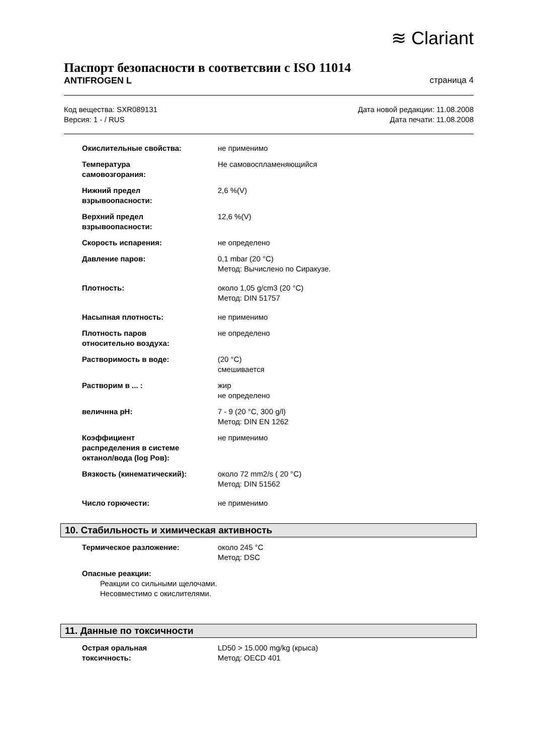≋ Clariant
Паспорт безопасности в соответсвии с ISO 11014
ANTIFROGEN L страница 4
Код вещества: SXR089131
Версия: 1 - / RUS
Дата новой редакции: 11.08.2008
Дата печати: 11.08.2008
Окислительные свойства: не применимо
Температура
самовозгорания:
Не самовоспламеняющийся
Нижний предел
взрывоопасности:
2,6 %(V)
Верхний предел
взрывоопасности:
12,6 %(V)
Скорость испарения: не определено
Давление паров: 0,1 mbar (20 °C)
Метод: Вычислено по Сиракузе.
Плотность: около 1,05 g/cm3 (20 °C)
Метод: DIN 51757
Насыпная плотность: не применимо
Плотность паров
относительно воздуха:
не определено
Растворимость в воде: (20 °C)
смешивается
Растворим в ... : жир
не определено
величнна pH: 7 - 9 (20 °C, 300 g/l)
Метод: DIN EN 1262
Коэффициент
распределения в системе
октанол/вода (log Pов):
не применимо
Вязкость (кинематический): около 72 mm2/s ( 20 °C)
Метод: DIN 51562
Число горючести: не применимо
10. Стабильность и химическая активность
Термическое разложение: около 245 °C
Метод: DSC
Опасные реакции:
Реакции со сильными щелочами.
Несовместимо с окислителями.
11. Данные по токсичности
Острая оральная
токсичность:
LD50 > 15.000 mg/kg (крыса)
Метод: OECD 401